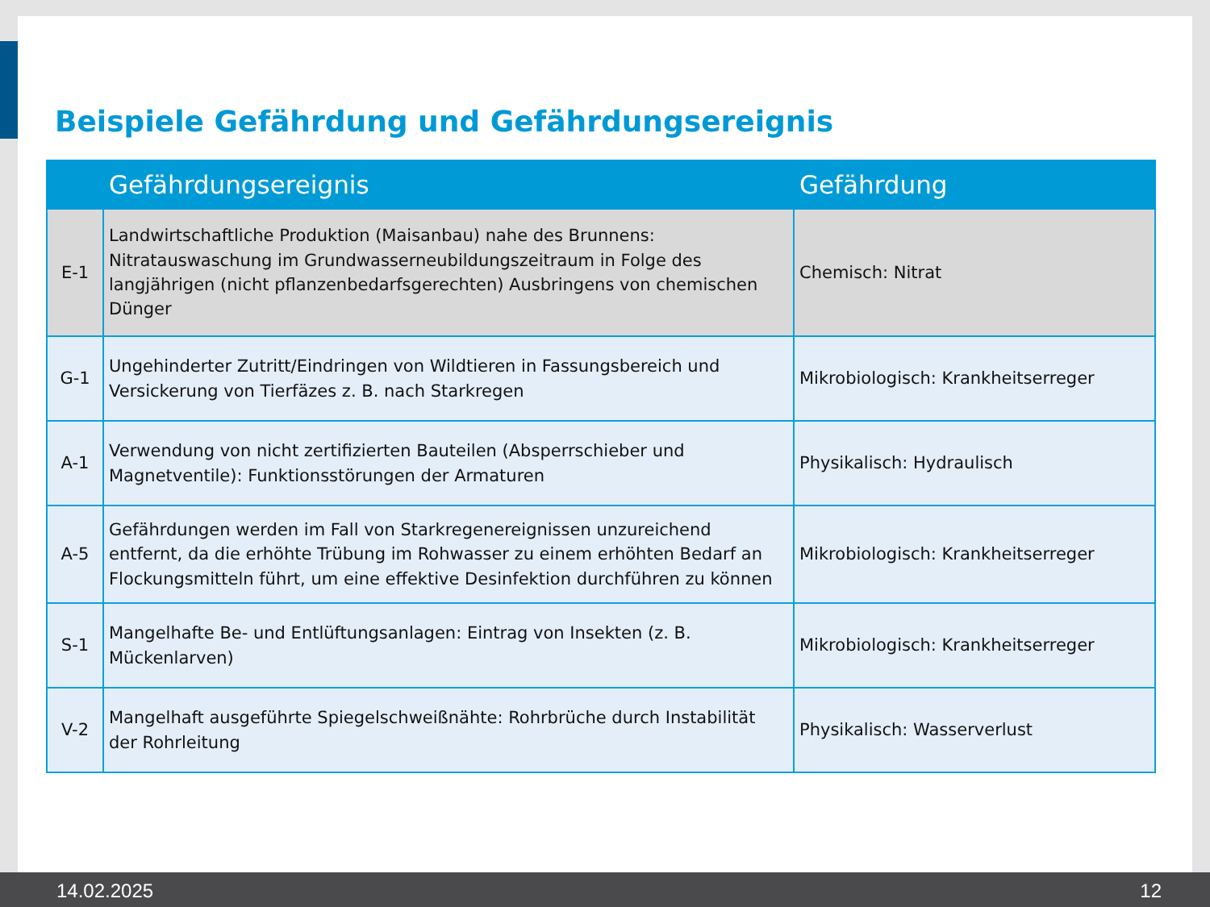Beispiele Gefährdung und Gefährdungsereignis
| | Gefährdungsereignis | Gefährdung |
| --- | --- | --- |
| E-1 | Landwirtschaftliche Produktion (Maisanbau) nahe des Brunnens: Nitratauswaschung im Grundwasserneubildungszeitraum in Folge des langjährigen (nicht pflanzenbedarfsgerechten) Ausbringens von chemischen Dünger | Chemisch: Nitrat |
| G-1 | Ungehinderter Zutritt/Eindringen von Wildtieren in Fassungsbereich und Versickerung von Tierfäzes z. B. nach Starkregen | Mikrobiologisch: Krankheitserreger |
| A-1 | Verwendung von nicht zertifizierten Bauteilen (Absperrschieber und Magnetventile): Funktionsstörungen der Armaturen | Physikalisch: Hydraulisch |
| A-5 | Gefährdungen werden im Fall von Starkregenereignissen unzureichend entfernt, da die erhöhte Trübung im Rohwasser zu einem erhöhten Bedarf an Flockungsmitteln führt, um eine effektive Desinfektion durchführen zu können | Mikrobiologisch: Krankheitserreger |
| S-1 | Mangelhafte Be- und Entlüftungsanlagen: Eintrag von Insekten (z. B. Mückenlarven) | Mikrobiologisch: Krankheitserreger |
| V-2 | Mangelhaft ausgeführte Spiegelschweißnähte: Rohrbrüche durch Instabilität der Rohrleitung | Physikalisch: Wasserverlust |
14.02.2025 12